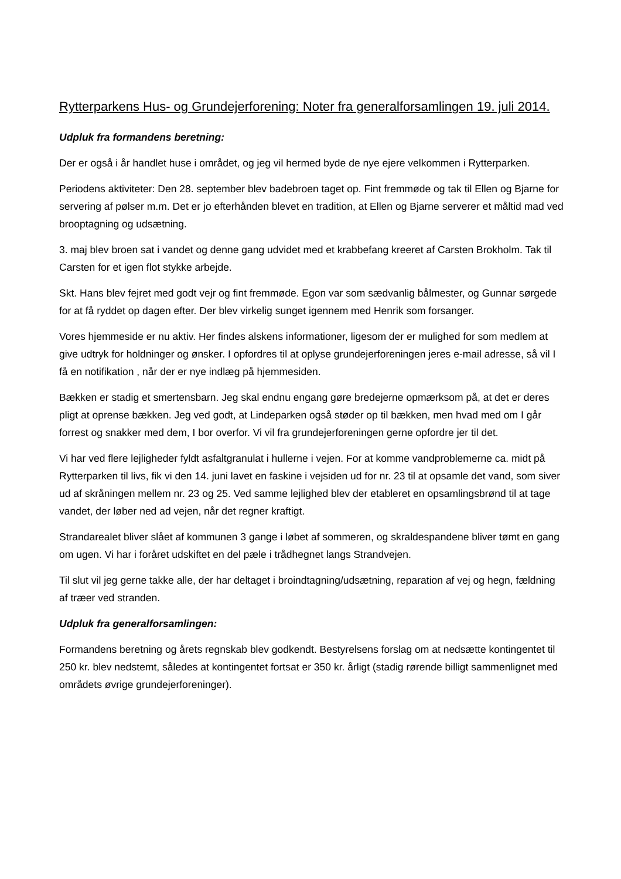Rytterparkens Hus- og Grundejerforening: Noter fra generalforsamlingen 19. juli 2014.
Udpluk fra formandens beretning:
Der er også i år handlet huse i området, og jeg vil hermed byde de nye ejere velkommen i Rytterparken.
Periodens aktiviteter: Den 28. september blev badebroen taget op. Fint fremmøde og tak til Ellen og Bjarne for servering af pølser m.m. Det er jo efterhånden blevet en tradition, at Ellen og Bjarne serverer et måltid mad ved brooptagning og udsætning.
3. maj blev broen sat i vandet og denne gang udvidet med et krabbefang kreeret af Carsten Brokholm. Tak til Carsten for et igen flot stykke arbejde.
Skt. Hans blev fejret med godt vejr og fint fremmøde. Egon var som sædvanlig bålmester, og Gunnar sørgede for at få ryddet op dagen efter. Der blev virkelig sunget igennem med Henrik som forsanger.
Vores hjemmeside er nu aktiv. Her findes alskens informationer, ligesom der er mulighed for som medlem at give udtryk for holdninger og ønsker. I opfordres til at oplyse grundejerforeningen jeres e-mail adresse, så vil I få en notifikation , når der er nye indlæg på hjemmesiden.
Bækken er stadig et smertensbarn. Jeg skal endnu engang gøre bredejerne opmærksom på, at det er deres pligt at oprense bækken. Jeg ved godt, at Lindeparken også støder op til bækken, men hvad med om I går forrest og snakker med dem, I bor overfor. Vi vil fra grundejerforeningen gerne opfordre jer til det.
Vi har ved flere lejligheder fyldt asfaltgranulat i hullerne i vejen. For at komme vandproblemerne ca. midt på Rytterparken til livs, fik vi den 14. juni lavet en faskine i vejsiden ud for nr. 23 til at opsamle det vand, som siver ud af skråningen mellem nr. 23 og 25. Ved samme lejlighed blev der etableret en opsamlingsbrønd til at tage vandet, der løber ned ad vejen, når det regner kraftigt.
Strandarealet bliver slået af kommunen 3 gange i løbet af sommeren, og skraldespandene bliver tømt en gang om ugen. Vi har i foråret udskiftet en del pæle i trådhegnet langs Strandvejen.
Til slut vil jeg gerne takke alle, der har deltaget i broindtagning/udsætning, reparation af vej og hegn, fældning af træer ved stranden.
Udpluk fra generalforsamlingen:
Formandens beretning og årets regnskab blev godkendt. Bestyrelsens forslag om at nedsætte kontingentet til 250 kr. blev nedstemt, således at kontingentet fortsat er 350 kr. årligt (stadig rørende billigt sammenlignet med områdets øvrige grundejerforeninger).